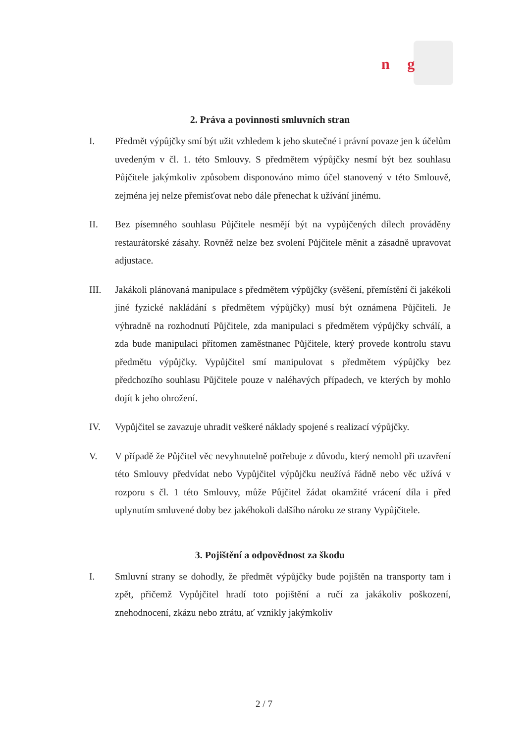n g
2. Práva a povinnosti smluvních stran
I. Předmět výpůjčky smí být užit vzhledem k jeho skutečné i právní povaze jen k účelům uvedeným v čl. 1. této Smlouvy. S předmětem výpůjčky nesmí být bez souhlasu Půjčitele jakýmkoliv způsobem disponováno mimo účel stanovený v této Smlouvě, zejména jej nelze přemisťovat nebo dále přenechat k užívání jinému.
II. Bez písemného souhlasu Půjčitele nesmějí být na vypůjčených dílech prováděny restaurátorské zásahy. Rovněž nelze bez svolení Půjčitele měnit a zásadně upravovat adjustace.
III. Jakákoli plánovaná manipulace s předmětem výpůjčky (svěšení, přemístění či jakékoli jiné fyzické nakládání s předmětem výpůjčky) musí být oznámena Půjčiteli. Je výhradně na rozhodnutí Půjčitele, zda manipulaci s předmětem výpůjčky schválí, a zda bude manipulaci přítomen zaměstnanec Půjčitele, který provede kontrolu stavu předmětu výpůjčky. Vypůjčitel smí manipulovat s předmětem výpůjčky bez předchozího souhlasu Půjčitele pouze v naléhavých případech, ve kterých by mohlo dojít k jeho ohrožení.
IV. Vypůjčitel se zavazuje uhradit veškeré náklady spojené s realizací výpůjčky.
V. V případě že Půjčitel věc nevyhnutelně potřebuje z důvodu, který nemohl při uzavření této Smlouvy předvídat nebo Vypůjčitel výpůjčku neužívá řádně nebo věc užívá v rozporu s čl. 1 této Smlouvy, může Půjčitel žádat okamžité vrácení díla i před uplynutím smluvené doby bez jakéhokoli dalšího nároku ze strany Vypůjčitele.
3. Pojištění a odpovědnost za škodu
I. Smluvní strany se dohodly, že předmět výpůjčky bude pojištěn na transporty tam i zpět, přičemž Vypůjčitel hradí toto pojištění a ručí za jakákoliv poškození, znehodnocení, zkázu nebo ztrátu, ať vznikly jakýmkoliv
2 / 7